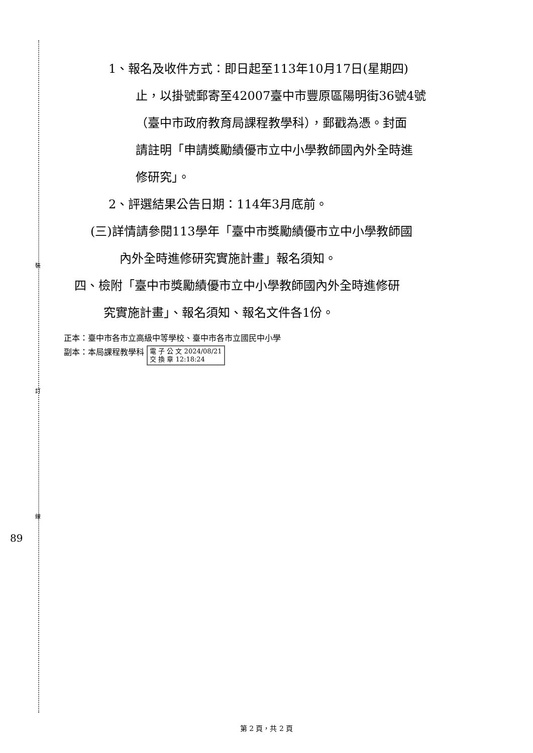裝
訂
線
89
1、報名及收件方式：即日起至113年10月17日(星期四)
止，以掛號郵寄至42007臺中市豐原區陽明街36號4號
（臺中市政府教育局課程教學科），郵戳為憑。封面
請註明「申請獎勵績優市立中小學教師國內外全時進
修研究」。
2、評選結果公告日期：114年3月底前。
(三)詳情請參閱113學年「臺中市獎勵績優市立中小學教師國
內外全時進修研究實施計畫」報名須知。
四、檢附「臺中市獎勵績優市立中小學教師國內外全時進修研
究實施計畫」、報名須知、報名文件各1份。
正本：臺中市各市立高級中等學校、臺中市各市立國民中小學
副本：本局課程教學科 電 子 公 文 2024/08/21
交 換 章 12:18:24
第 2 頁，共 2 頁